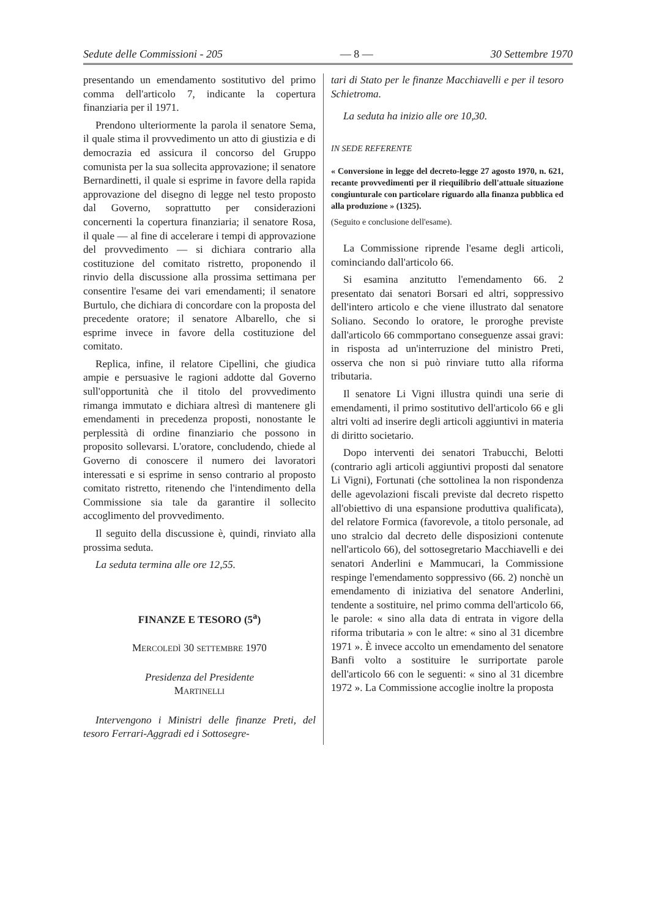Sedute delle Commissioni - 205 — 8 — 30 Settembre 1970
presentando un emendamento sostitutivo del primo comma dell'articolo 7, indicante la copertura finanziaria per il 1971.
Prendono ulteriormente la parola il senatore Sema, il quale stima il provvedimento un atto di giustizia e di democrazia ed assicura il concorso del Gruppo comunista per la sua sollecita approvazione; il senatore Bernardinetti, il quale si esprime in favore della rapida approvazione del disegno di legge nel testo proposto dal Governo, soprattutto per considerazioni concernenti la copertura finanziaria; il senatore Rosa, il quale — al fine di accelerare i tempi di approvazione del provvedimento — si dichiara contrario alla costituzione del comitato ristretto, proponendo il rinvio della discussione alla prossima settimana per consentire l'esame dei vari emendamenti; il senatore Burtulo, che dichiara di concordare con la proposta del precedente oratore; il senatore Albarello, che si esprime invece in favore della costituzione del comitato.
Replica, infine, il relatore Cipellini, che giudica ampie e persuasive le ragioni addotte dal Governo sull'opportunità che il titolo del provvedimento rimanga immutato e dichiara altresì di mantenere gli emendamenti in precedenza proposti, nonostante le perplessità di ordine finanziario che possono in proposito sollevarsi. L'oratore, concludendo, chiede al Governo di conoscere il numero dei lavoratori interessati e si esprime in senso contrario al proposto comitato ristretto, ritenendo che l'intendimento della Commissione sia tale da garantire il sollecito accoglimento del provvedimento.
Il seguito della discussione è, quindi, rinviato alla prossima seduta.
La seduta termina alle ore 12,55.
FINANZE E TESORO (5<sup>a</sup>)
MERCOLEDÌ 30 SETTEMBRE 1970
Presidenza del Presidente
MARTINELLI
Intervengono i Ministri delle finanze Preti, del tesoro Ferrari-Aggradi ed i Sottosegre-
tari di Stato per le finanze Macchiavelli e per il tesoro Schietroma.
La seduta ha inizio alle ore 10,30.
IN SEDE REFERENTE
« Conversione in legge del decreto-legge 27 agosto 1970, n. 621, recante provvedimenti per il riequilibrio dell'attuale situazione congiunturale con particolare riguardo alla finanza pubblica ed alla produzione » (1325).
(Seguito e conclusione dell'esame).
La Commissione riprende l'esame degli articoli, cominciando dall'articolo 66.
Si esamina anzitutto l'emendamento 66. 2 presentato dai senatori Borsari ed altri, soppressivo dell'intero articolo e che viene illustrato dal senatore Soliano. Secondo lo oratore, le proroghe previste dall'articolo 66 commportano conseguenze assai gravi: in risposta ad un'interruzione del ministro Preti, osserva che non si può rinviare tutto alla riforma tributaria.
Il senatore Li Vigni illustra quindi una serie di emendamenti, il primo sostitutivo dell'articolo 66 e gli altri volti ad inserire degli articoli aggiuntivi in materia di diritto societario.
Dopo interventi dei senatori Trabucchi, Belotti (contrario agli articoli aggiuntivi proposti dal senatore Li Vigni), Fortunati (che sottolinea la non rispondenza delle agevolazioni fiscali previste dal decreto rispetto all'obiettivo di una espansione produttiva qualificata), del relatore Formica (favorevole, a titolo personale, ad uno stralcio dal decreto delle disposizioni contenute nell'articolo 66), del sottosegretario Macchiavelli e dei senatori Anderlini e Mammucari, la Commissione respinge l'emendamento soppressivo (66. 2) nonchè un emendamento di iniziativa del senatore Anderlini, tendente a sostituire, nel primo comma dell'articolo 66, le parole: « sino alla data di entrata in vigore della riforma tributaria » con le altre: « sino al 31 dicembre 1971 ». È invece accolto un emendamento del senatore Banfi volto a sostituire le surriportate parole dell'articolo 66 con le seguenti: « sino al 31 dicembre 1972 ». La Commissione accoglie inoltre la proposta